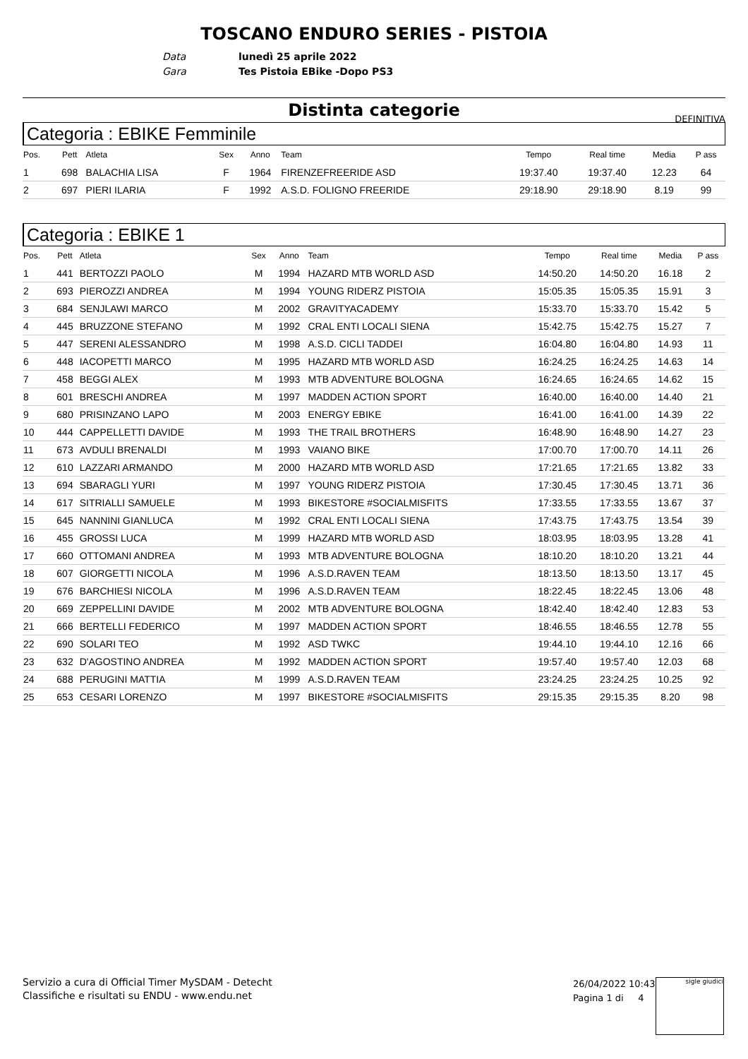TOSCANO ENDURO SERIES - PISTOIA
Data lunedì 25 aprile 2022
Gara Tes Pistoia EBike -Dopo PS3
Distinta categorie
DEFINITIVA
Categoria : EBIKE Femminile
| Pos. | Pett | Atleta | Sex | Anno | Team | Tempo | Real time | Media | P ass |
| --- | --- | --- | --- | --- | --- | --- | --- | --- | --- |
| 1 | 698 | BALACHIA LISA | F | 1964 | FIRENZEFREERIDE ASD | 19:37.40 | 19:37.40 | 12.23 | 64 |
| 2 | 697 | PIERI ILARIA | F | 1992 | A.S.D. FOLIGNO FREERIDE | 29:18.90 | 29:18.90 | 8.19 | 99 |
Categoria : EBIKE 1
| Pos. | Pett | Atleta | Sex | Anno | Team | Tempo | Real time | Media | P ass |
| --- | --- | --- | --- | --- | --- | --- | --- | --- | --- |
| 1 | 441 | BERTOZZI PAOLO | M | 1994 | HAZARD MTB WORLD ASD | 14:50.20 | 14:50.20 | 16.18 | 2 |
| 2 | 693 | PIEROZZI ANDREA | M | 1994 | YOUNG RIDERZ PISTOIA | 15:05.35 | 15:05.35 | 15.91 | 3 |
| 3 | 684 | SENJLAWI MARCO | M | 2002 | GRAVITYACADEMY | 15:33.70 | 15:33.70 | 15.42 | 5 |
| 4 | 445 | BRUZZONE STEFANO | M | 1992 | CRAL ENTI LOCALI SIENA | 15:42.75 | 15:42.75 | 15.27 | 7 |
| 5 | 447 | SERENI ALESSANDRO | M | 1998 | A.S.D. CICLI TADDEI | 16:04.80 | 16:04.80 | 14.93 | 11 |
| 6 | 448 | IACOPETTI MARCO | M | 1995 | HAZARD MTB WORLD ASD | 16:24.25 | 16:24.25 | 14.63 | 14 |
| 7 | 458 | BEGGI ALEX | M | 1993 | MTB ADVENTURE BOLOGNA | 16:24.65 | 16:24.65 | 14.62 | 15 |
| 8 | 601 | BRESCHI ANDREA | M | 1997 | MADDEN ACTION SPORT | 16:40.00 | 16:40.00 | 14.40 | 21 |
| 9 | 680 | PRISINZANO LAPO | M | 2003 | ENERGY EBIKE | 16:41.00 | 16:41.00 | 14.39 | 22 |
| 10 | 444 | CAPPELLETTI DAVIDE | M | 1993 | THE TRAIL BROTHERS | 16:48.90 | 16:48.90 | 14.27 | 23 |
| 11 | 673 | AVDULI BRENALDI | M | 1993 | VAIANO BIKE | 17:00.70 | 17:00.70 | 14.11 | 26 |
| 12 | 610 | LAZZARI ARMANDO | M | 2000 | HAZARD MTB WORLD ASD | 17:21.65 | 17:21.65 | 13.82 | 33 |
| 13 | 694 | SBARAGLI YURI | M | 1997 | YOUNG RIDERZ PISTOIA | 17:30.45 | 17:30.45 | 13.71 | 36 |
| 14 | 617 | SITRIALLI SAMUELE | M | 1993 | BIKESTORE #SOCIALMISFITS | 17:33.55 | 17:33.55 | 13.67 | 37 |
| 15 | 645 | NANNINI GIANLUCA | M | 1992 | CRAL ENTI LOCALI SIENA | 17:43.75 | 17:43.75 | 13.54 | 39 |
| 16 | 455 | GROSSI LUCA | M | 1999 | HAZARD MTB WORLD ASD | 18:03.95 | 18:03.95 | 13.28 | 41 |
| 17 | 660 | OTTOMANI ANDREA | M | 1993 | MTB ADVENTURE BOLOGNA | 18:10.20 | 18:10.20 | 13.21 | 44 |
| 18 | 607 | GIORGETTI NICOLA | M | 1996 | A.S.D.RAVEN TEAM | 18:13.50 | 18:13.50 | 13.17 | 45 |
| 19 | 676 | BARCHIESI NICOLA | M | 1996 | A.S.D.RAVEN TEAM | 18:22.45 | 18:22.45 | 13.06 | 48 |
| 20 | 669 | ZEPPELLINI DAVIDE | M | 2002 | MTB ADVENTURE BOLOGNA | 18:42.40 | 18:42.40 | 12.83 | 53 |
| 21 | 666 | BERTELLI FEDERICO | M | 1997 | MADDEN ACTION SPORT | 18:46.55 | 18:46.55 | 12.78 | 55 |
| 22 | 690 | SOLARI TEO | M | 1992 | ASD TWKC | 19:44.10 | 19:44.10 | 12.16 | 66 |
| 23 | 632 | D'AGOSTINO ANDREA | M | 1992 | MADDEN ACTION SPORT | 19:57.40 | 19:57.40 | 12.03 | 68 |
| 24 | 688 | PERUGINI MATTIA | M | 1999 | A.S.D.RAVEN TEAM | 23:24.25 | 23:24.25 | 10.25 | 92 |
| 25 | 653 | CESARI LORENZO | M | 1997 | BIKESTORE #SOCIALMISFITS | 29:15.35 | 29:15.35 | 8.20 | 98 |
Servizio a cura di Official Timer MySDAM - Detecht
Classifiche e risultati su ENDU - www.endu.net
26/04/2022 10:43
Pagina 1 di 4
sigle giudici